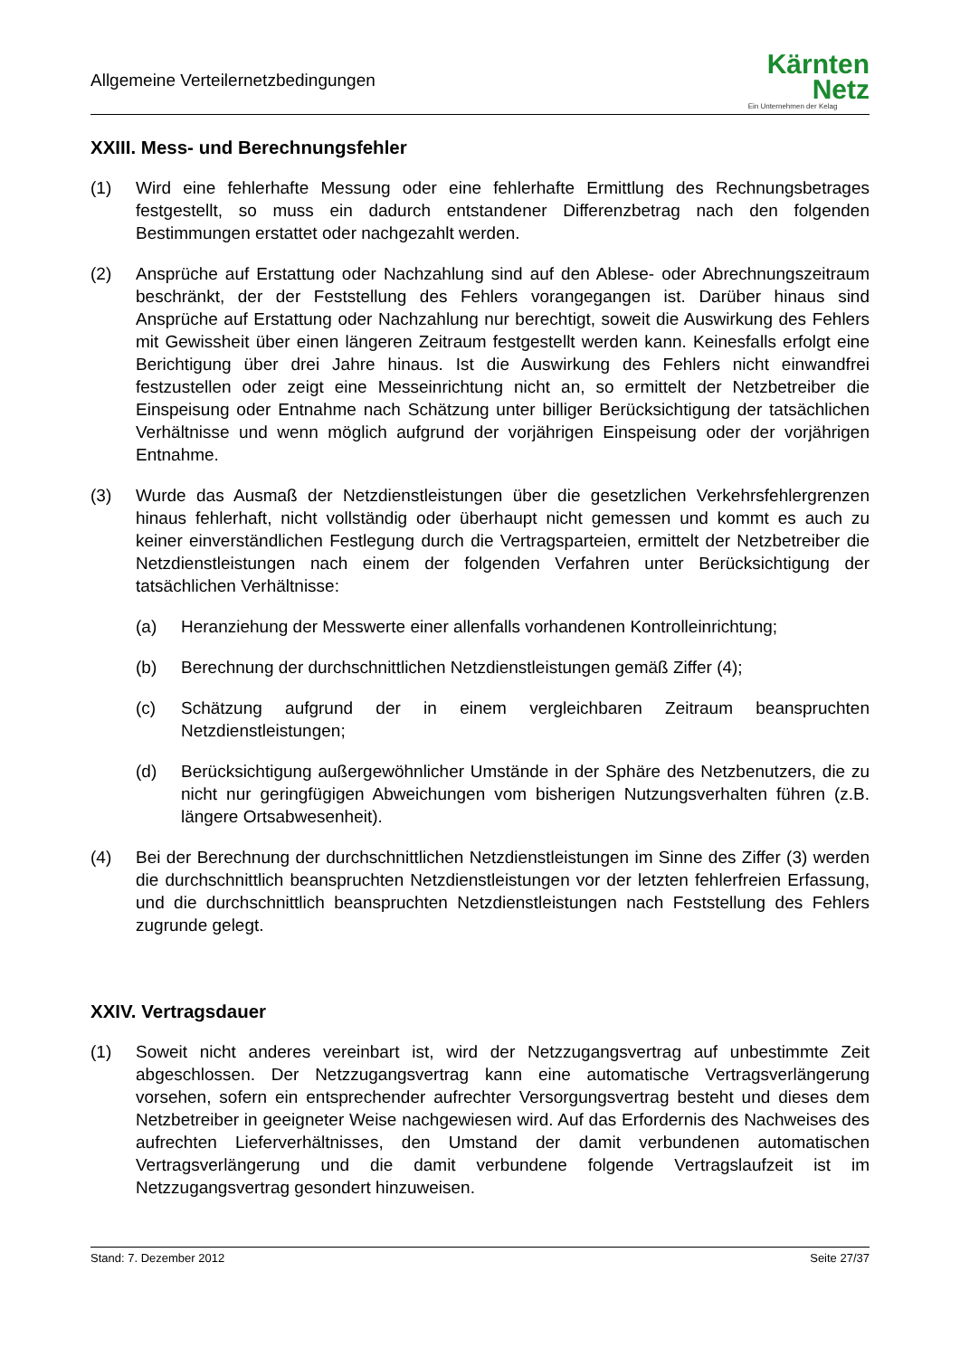Allgemeine Verteilernetzbedingungen
Kärnten
Netz
Ein Unternehmen der Kelag
XXIII. Mess- und Berechnungsfehler
(1) Wird eine fehlerhafte Messung oder eine fehlerhafte Ermittlung des Rechnungsbetrages festgestellt, so muss ein dadurch entstandener Differenzbetrag nach den folgenden Bestimmungen erstattet oder nachgezahlt werden.
(2) Ansprüche auf Erstattung oder Nachzahlung sind auf den Ablese- oder Abrechnungszeitraum beschränkt, der der Feststellung des Fehlers vorangegangen ist. Darüber hinaus sind Ansprüche auf Erstattung oder Nachzahlung nur berechtigt, soweit die Auswirkung des Fehlers mit Gewissheit über einen längeren Zeitraum festgestellt werden kann. Keinesfalls erfolgt eine Berichtigung über drei Jahre hinaus. Ist die Auswirkung des Fehlers nicht einwandfrei festzustellen oder zeigt eine Messeinrichtung nicht an, so ermittelt der Netzbetreiber die Einspeisung oder Entnahme nach Schätzung unter billiger Berücksichtigung der tatsächlichen Verhältnisse und wenn möglich aufgrund der vorjährigen Einspeisung oder der vorjährigen Entnahme.
(3) Wurde das Ausmaß der Netzdienstleistungen über die gesetzlichen Verkehrsfehlergrenzen hinaus fehlerhaft, nicht vollständig oder überhaupt nicht gemessen und kommt es auch zu keiner einverständlichen Festlegung durch die Vertragsparteien, ermittelt der Netzbetreiber die Netzdienstleistungen nach einem der folgenden Verfahren unter Berücksichtigung der tatsächlichen Verhältnisse:
(a) Heranziehung der Messwerte einer allenfalls vorhandenen Kontrolleinrichtung;
(b) Berechnung der durchschnittlichen Netzdienstleistungen gemäß Ziffer (4);
(c) Schätzung aufgrund der in einem vergleichbaren Zeitraum beanspruchten Netzdienstleistungen;
(d) Berücksichtigung außergewöhnlicher Umstände in der Sphäre des Netzbenutzers, die zu nicht nur geringfügigen Abweichungen vom bisherigen Nutzungsverhalten führen (z.B. längere Ortsabwesenheit).
(4) Bei der Berechnung der durchschnittlichen Netzdienstleistungen im Sinne des Ziffer (3) werden die durchschnittlich beanspruchten Netzdienstleistungen vor der letzten fehlerfreien Erfassung, und die durchschnittlich beanspruchten Netzdienstleistungen nach Feststellung des Fehlers zugrunde gelegt.
XXIV. Vertragsdauer
(1) Soweit nicht anderes vereinbart ist, wird der Netzzugangsvertrag auf unbestimmte Zeit abgeschlossen. Der Netzzugangsvertrag kann eine automatische Vertragsverlängerung vorsehen, sofern ein entsprechender aufrechter Versorgungsvertrag besteht und dieses dem Netzbetreiber in geeigneter Weise nachgewiesen wird. Auf das Erfordernis des Nachweises des aufrechten Lieferverhältnisses, den Umstand der damit verbundenen automatischen Vertragsverlängerung und die damit verbundene folgende Vertragslaufzeit ist im Netzzugangsvertrag gesondert hinzuweisen.
Stand: 7. Dezember 2012 Seite 27/37